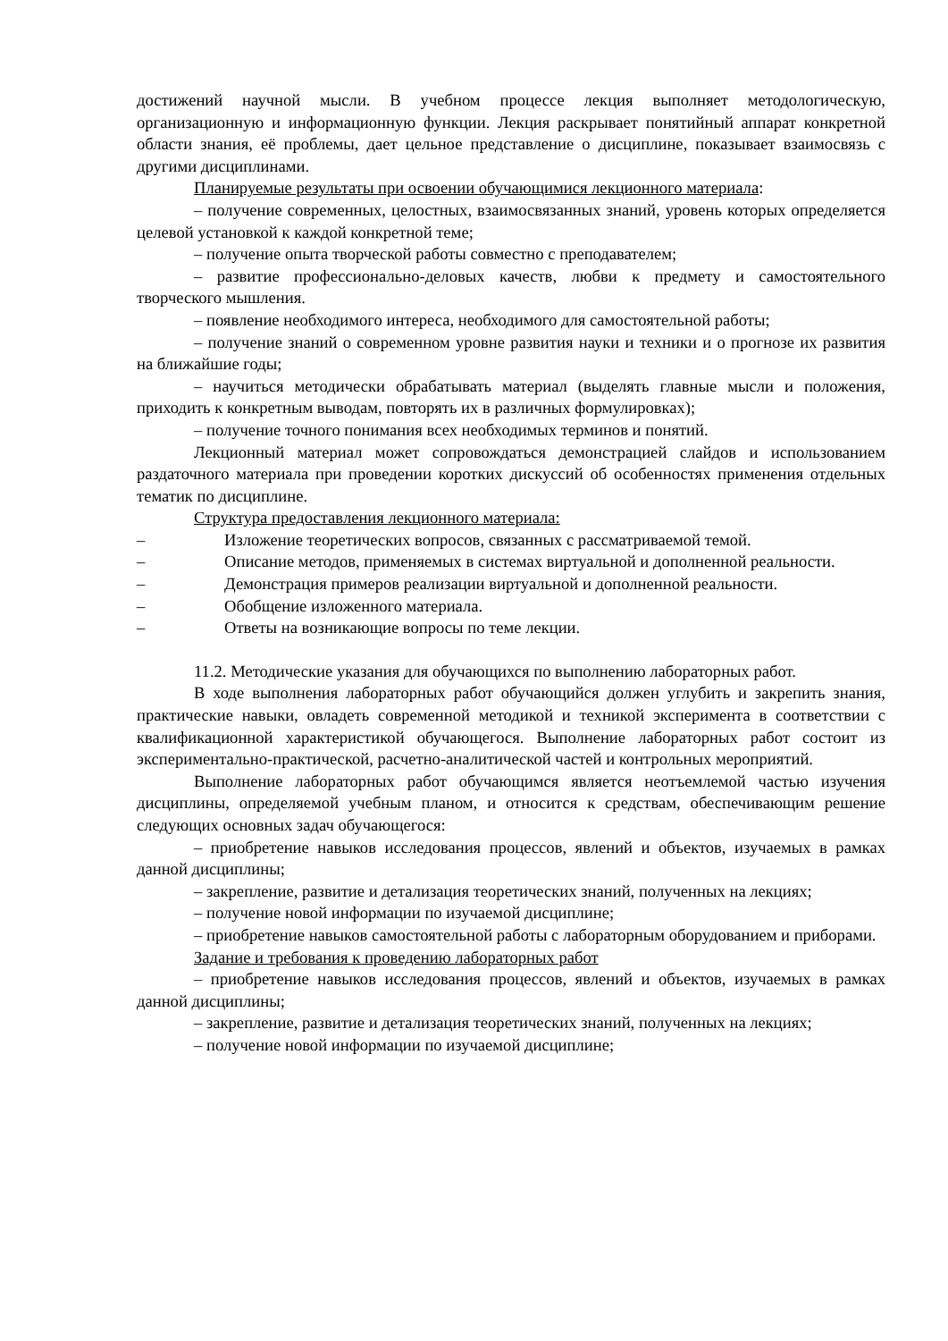достижений научной мысли. В учебном процессе лекция выполняет методологическую, организационную и информационную функции. Лекция раскрывает понятийный аппарат конкретной области знания, её проблемы, дает цельное представление о дисциплине, показывает взаимосвязь с другими дисциплинами.
Планируемые результаты при освоении обучающимися лекционного материала:
– получение современных, целостных, взаимосвязанных знаний, уровень которых определяется целевой установкой к каждой конкретной теме;
– получение опыта творческой работы совместно с преподавателем;
– развитие профессионально-деловых качеств, любви к предмету и самостоятельного творческого мышления.
– появление необходимого интереса, необходимого для самостоятельной работы;
– получение знаний о современном уровне развития науки и техники и о прогнозе их развития на ближайшие годы;
– научиться методически обрабатывать материал (выделять главные мысли и положения, приходить к конкретным выводам, повторять их в различных формулировках);
– получение точного понимания всех необходимых терминов и понятий.
Лекционный материал может сопровождаться демонстрацией слайдов и использованием раздаточного материала при проведении коротких дискуссий об особенностях применения отдельных тематик по дисциплине.
Структура предоставления лекционного материала:
– Изложение теоретических вопросов, связанных с рассматриваемой темой.
– Описание методов, применяемых в системах виртуальной и дополненной реальности.
– Демонстрация примеров реализации виртуальной и дополненной реальности.
– Обобщение изложенного материала.
– Ответы на возникающие вопросы по теме лекции.
11.2. Методические указания для обучающихся по выполнению лабораторных работ.
В ходе выполнения лабораторных работ обучающийся должен углубить и закрепить знания, практические навыки, овладеть современной методикой и техникой эксперимента в соответствии с квалификационной характеристикой обучающегося. Выполнение лабораторных работ состоит из экспериментально-практической, расчетно-аналитической частей и контрольных мероприятий.
Выполнение лабораторных работ обучающимся является неотъемлемой частью изучения дисциплины, определяемой учебным планом, и относится к средствам, обеспечивающим решение следующих основных задач обучающегося:
– приобретение навыков исследования процессов, явлений и объектов, изучаемых в рамках данной дисциплины;
– закрепление, развитие и детализация теоретических знаний, полученных на лекциях;
– получение новой информации по изучаемой дисциплине;
– приобретение навыков самостоятельной работы с лабораторным оборудованием и приборами.
Задание и требования к проведению лабораторных работ
– приобретение навыков исследования процессов, явлений и объектов, изучаемых в рамках данной дисциплины;
– закрепление, развитие и детализация теоретических знаний, полученных на лекциях;
– получение новой информации по изучаемой дисциплине;